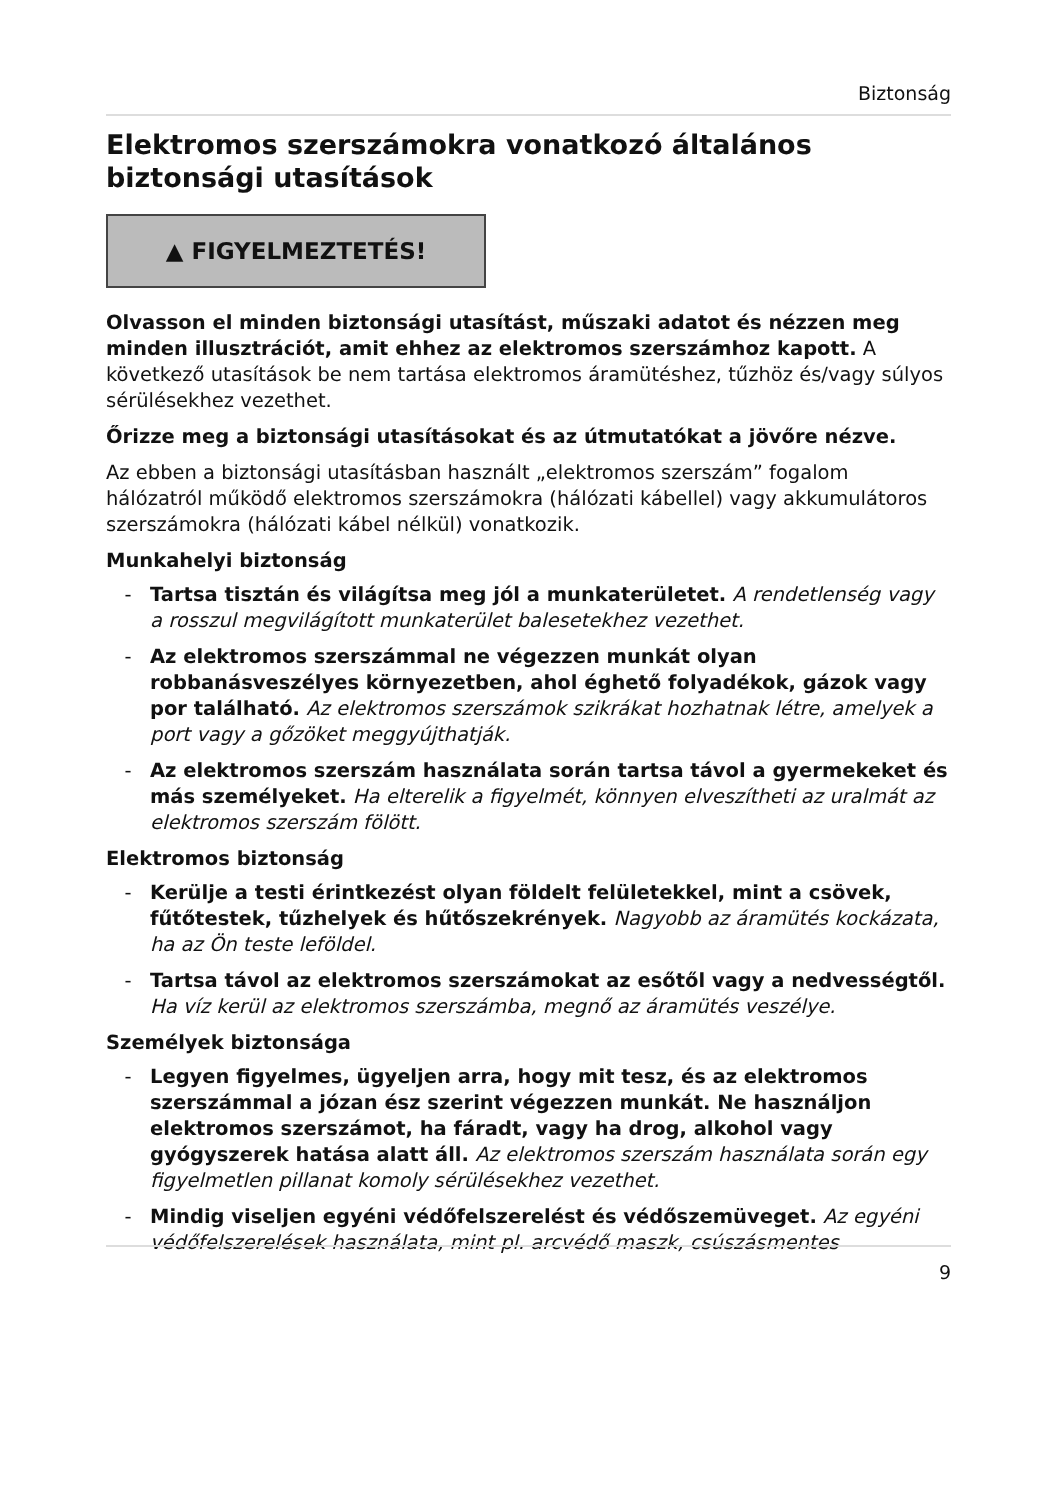Biztonság
Elektromos szerszámokra vonatkozó általános biztonsági utasítások
▲ FIGYELMEZTETÉS!
Olvasson el minden biztonsági utasítást, műszaki adatot és nézzen meg minden illusztrációt, amit ehhez az elektromos szerszámhoz kapott. A következő utasítások be nem tartása elektromos áramütéshez, tűzhöz és/vagy súlyos sérülésekhez vezethet.
Őrizze meg a biztonsági utasításokat és az útmutatókat a jövőre nézve.
Az ebben a biztonsági utasításban használt „elektromos szerszám” fogalom hálózatról működő elektromos szerszámokra (hálózati kábellel) vagy akkumulátoros szerszámokra (hálózati kábel nélkül) vonatkozik.
Munkahelyi biztonság
- Tartsa tisztán és világítsa meg jól a munkaterületet. A rendetlenség vagy a rosszul megvilágított munkaterület balesetekhez vezethet.
- Az elektromos szerszámmal ne végezzen munkát olyan robbanásveszélyes környezetben, ahol éghető folyadékok, gázok vagy por található. Az elektromos szerszámok szikrákat hozhatnak létre, amelyek a port vagy a gőzöket meggyújthatják.
- Az elektromos szerszám használata során tartsa távol a gyermekeket és más személyeket. Ha elterelik a figyelmét, könnyen elveszítheti az uralmát az elektromos szerszám fölött.
Elektromos biztonság
- Kerülje a testi érintkezést olyan földelt felületekkel, mint a csövek, fűtőtestek, tűzhelyek és hűtőszekrények. Nagyobb az áramütés kockázata, ha az Ön teste leföldel.
- Tartsa távol az elektromos szerszámokat az esőtől vagy a nedvességtől. Ha víz kerül az elektromos szerszámba, megnő az áramütés veszélye.
Személyek biztonsága
- Legyen figyelmes, ügyeljen arra, hogy mit tesz, és az elektromos szerszámmal a józan ész szerint végezzen munkát. Ne használjon elektromos szerszámot, ha fáradt, vagy ha drog, alkohol vagy gyógyszerek hatása alatt áll. Az elektromos szerszám használata során egy figyelmetlen pillanat komoly sérülésekhez vezethet.
- Mindig viseljen egyéni védőfelszerelést és védőszemüveget. Az egyéni védőfelszerelések használata, mint pl. arcvédő maszk, csúszásmentes
9